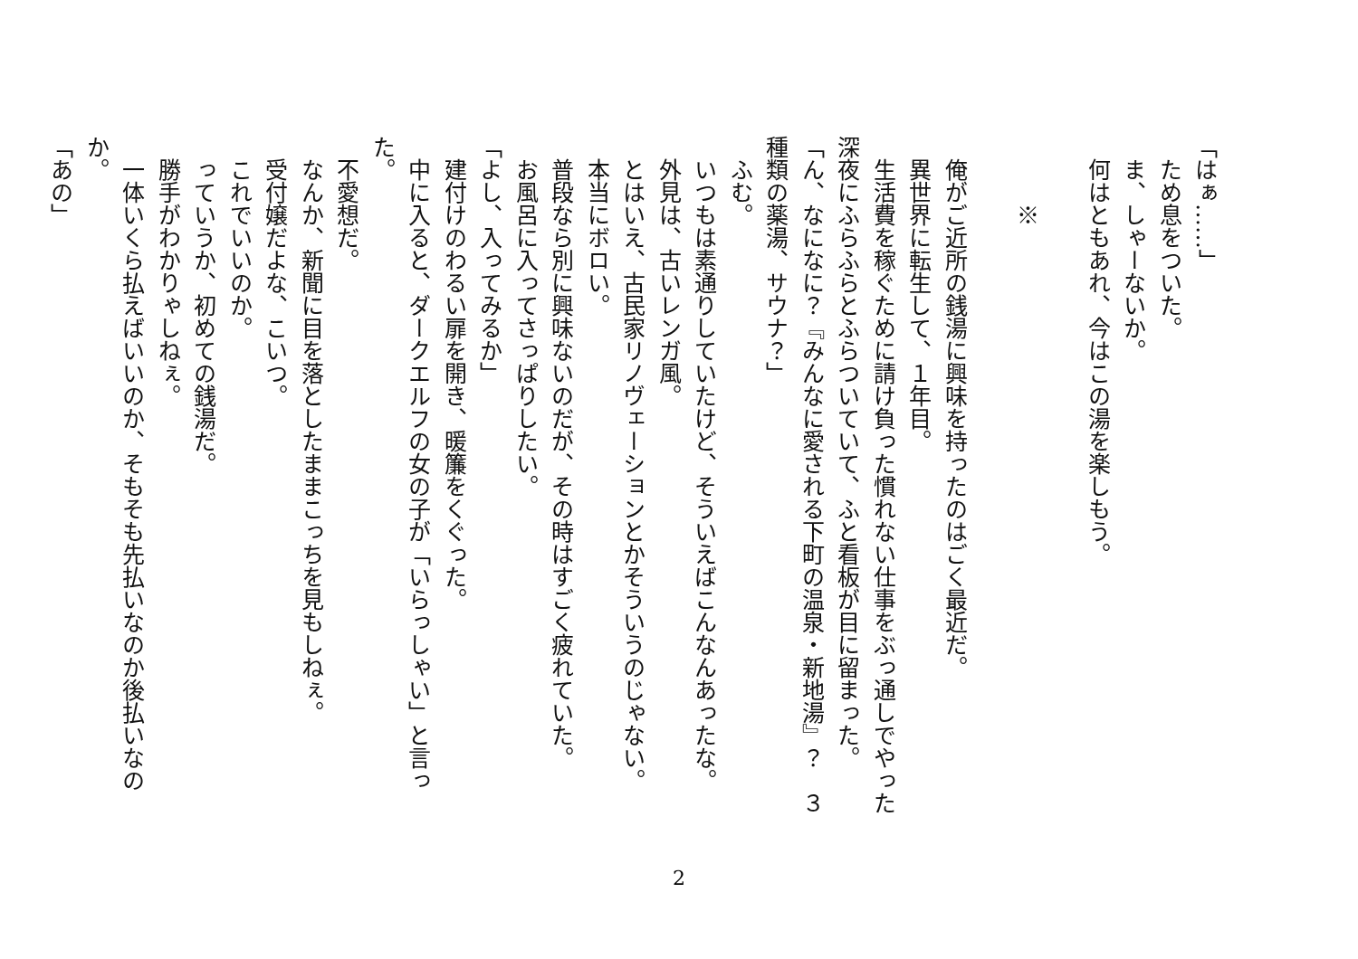「はぁ……」
　ため息をついた。
　ま、しゃーないか。
　何はともあれ、今はこの湯を楽しもう。
　
　　　※
　
　俺がご近所の銭湯に興味を持ったのはごく最近だ。
　異世界に転生して、１年目。
　生活費を稼ぐために請け負った慣れない仕事をぶっ通しでやった深夜にふらふらとふらついていて、ふと看板が目に留まった。
「ん、なになに？『みんなに愛される下町の温泉・新地湯』？　３種類の薬湯、サウナ？」
　ふむ。
　いつもは素通りしていたけど、そういえばこんなんあったな。
　外見は、古いレンガ風。
　とはいえ、古民家リノヴェーションとかそういうのじゃない。
　本当にボロい。
　普段なら別に興味ないのだが、その時はすごく疲れていた。
　お風呂に入ってさっぱりしたい。
「よし、入ってみるか」
　建付けのわるい扉を開き、暖簾をくぐった。
　中に入ると、ダークエルフの女の子が「いらっしゃい」と言った。
　不愛想だ。
　なんか、新聞に目を落としたままこっちを見もしねぇ。
　受付嬢だよな、こいつ。
　これでいいのか。
　っていうか、初めての銭湯だ。
　勝手がわかりゃしねぇ。
　一体いくら払えばいいのか、そもそも先払いなのか後払いなのか。
「あの」
2